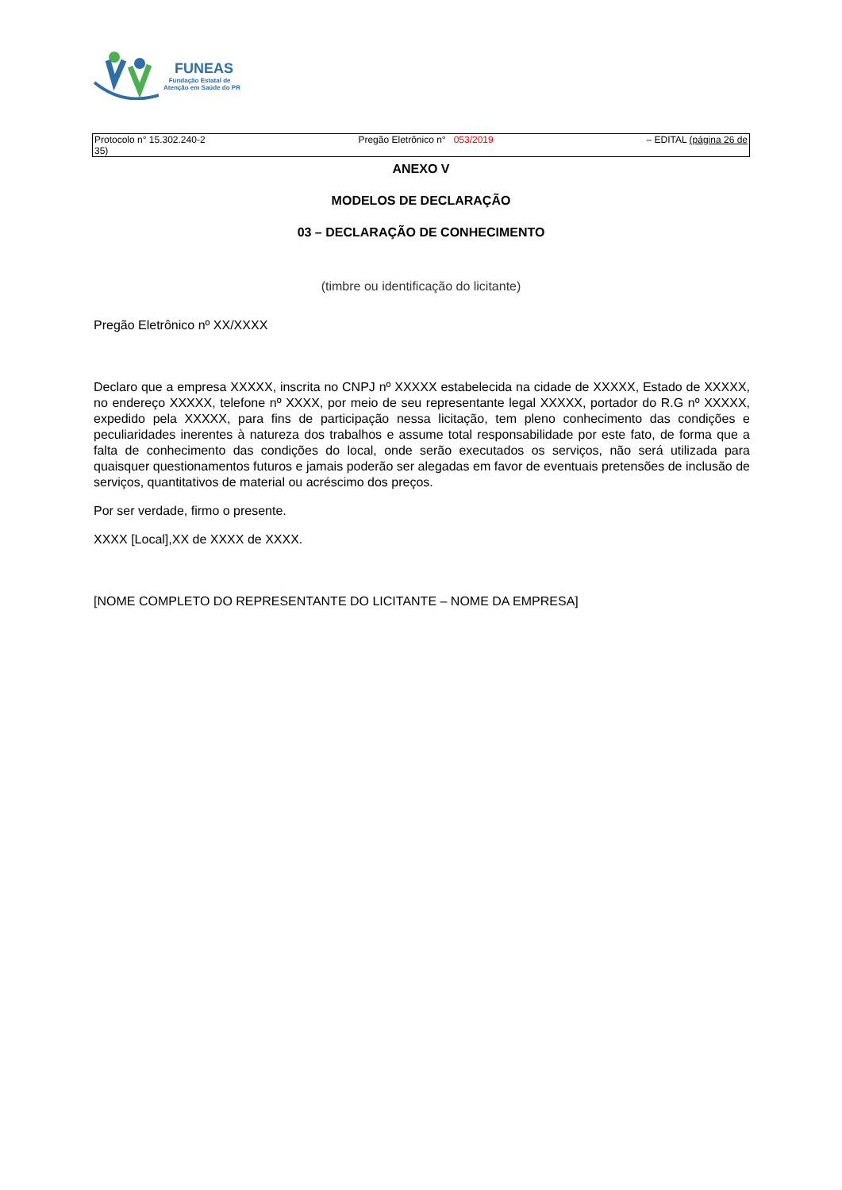FUNEAS
Fundação Estatal de
Atenção em Saúde do PR
Protocolo n° 15.302.240-2
35)
Pregão Eletrônico n° 053/2019
– EDITAL (página 26 de
ANEXO V
MODELOS DE DECLARAÇÃO
03 – DECLARAÇÃO DE CONHECIMENTO
(timbre ou identificação do licitante)
Pregão Eletrônico nº XX/XXXX
Declaro que a empresa XXXXX, inscrita no CNPJ nº XXXXX estabelecida na cidade de XXXXX, Estado de XXXXX, no endereço XXXXX, telefone nº XXXX, por meio de seu representante legal XXXXX, portador do R.G nº XXXXX, expedido pela XXXXX, para fins de participação nessa licitação, tem pleno conhecimento das condições e peculiaridades inerentes à natureza dos trabalhos e assume total responsabilidade por este fato, de forma que a falta de conhecimento das condições do local, onde serão executados os serviços, não será utilizada para quaisquer questionamentos futuros e jamais poderão ser alegadas em favor de eventuais pretensões de inclusão de serviços, quantitativos de material ou acréscimo dos preços.
Por ser verdade, firmo o presente.
XXXX [Local],XX de XXXX de XXXX.
[NOME COMPLETO DO REPRESENTANTE DO LICITANTE – NOME DA EMPRESA]